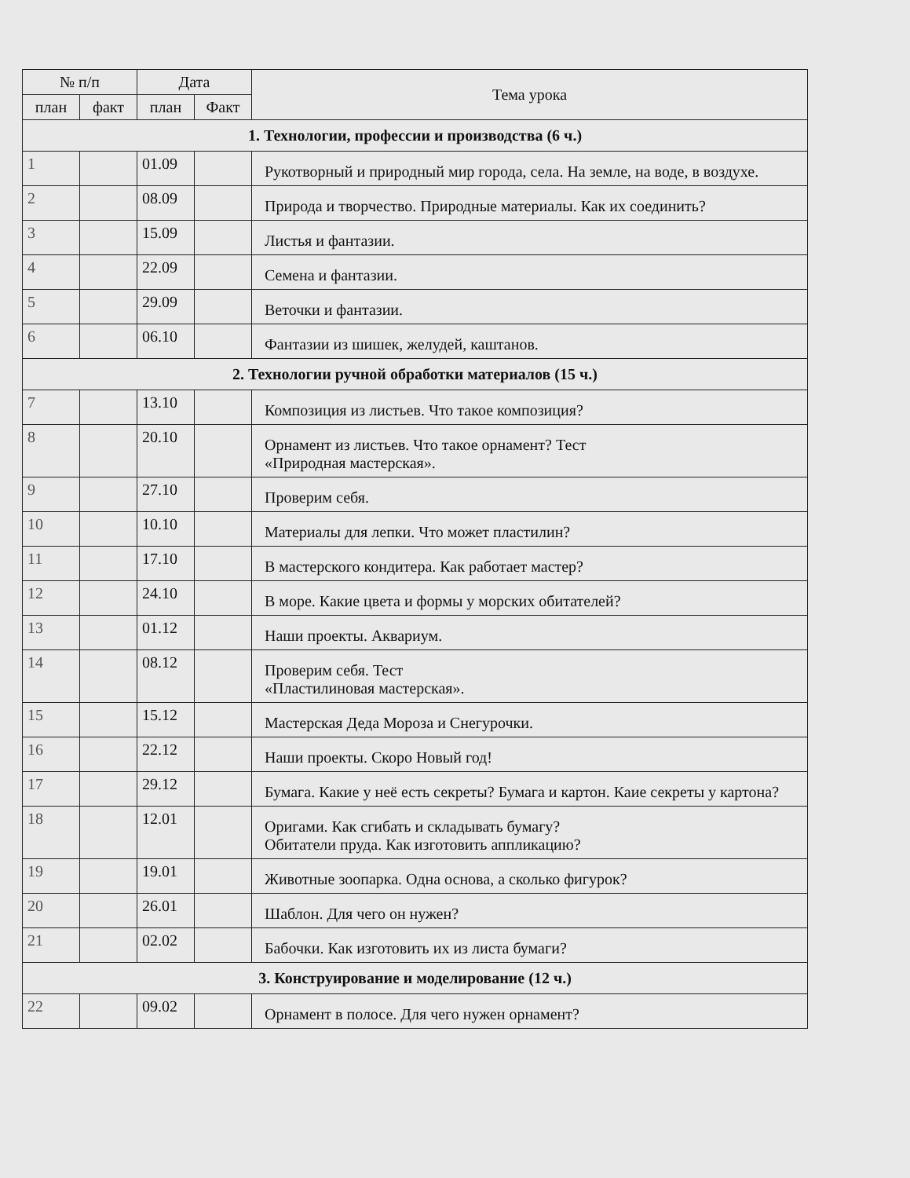| № п/п | | Дата | | Тема урока |
| --- | --- | --- | --- | --- |
| план | факт | план | Факт | |
| 1. Технологии, профессии и производства (6 ч.) | | | | |
| 1 | | 01.09 | | Рукотворный и природный мир города, села. На земле, на воде, в воздухе. |
| 2 | | 08.09 | | Природа и творчество. Природные материалы. Как их соединить? |
| 3 | | 15.09 | | Листья и фантазии. |
| 4 | | 22.09 | | Семена и фантазии. |
| 5 | | 29.09 | | Веточки и фантазии. |
| 6 | | 06.10 | | Фантазии из шишек, желудей, каштанов. |
| 2. Технологии ручной обработки материалов (15 ч.) | | | | |
| 7 | | 13.10 | | Композиция из листьев. Что такое композиция? |
| 8 | | 20.10 | | Орнамент из листьев. Что такое орнамент? Тест «Природная мастерская». |
| 9 | | 27.10 | | Проверим себя. |
| 10 | | 10.10 | | Материалы для лепки. Что может пластилин? |
| 11 | | 17.10 | | В мастерского кондитера. Как работает мастер? |
| 12 | | 24.10 | | В море. Какие цвета и формы у морских обитателей? |
| 13 | | 01.12 | | Наши проекты. Аквариум. |
| 14 | | 08.12 | | Проверим себя. Тест «Пластилиновая мастерская». |
| 15 | | 15.12 | | Мастерская Деда Мороза и Снегурочки. |
| 16 | | 22.12 | | Наши проекты. Скоро Новый год! |
| 17 | | 29.12 | | Бумага. Какие у неё есть секреты? Бумага и картон. Каие секреты у картона? |
| 18 | | 12.01 | | Оригами. Как сгибать и складывать бумагу? Обитатели пруда. Как изготовить аппликацию? |
| 19 | | 19.01 | | Животные зоопарка. Одна основа, а сколько фигурок? |
| 20 | | 26.01 | | Шаблон. Для чего он нужен? |
| 21 | | 02.02 | | Бабочки. Как изготовить их из листа бумаги? |
| 3. Конструирование и моделирование (12 ч.) | | | | |
| 22 | | 09.02 | | Орнамент в полосе. Для чего нужен орнамент? |